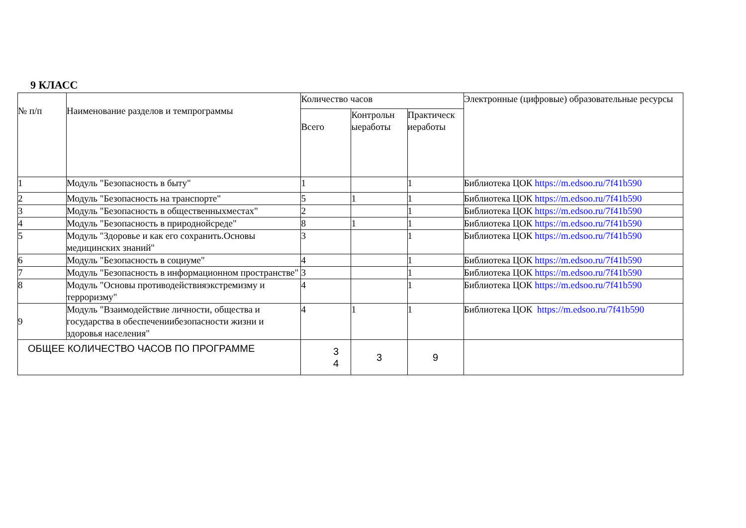9 КЛАСС
| № п/п | Наименование разделов и темпрограммы | Количество часов | | | Электронные (цифровые) образовательные ресурсы |
| --- | --- | --- | --- | --- | --- |
| | | Всего | Контрольн ыеработы | Практическ иеработы | |
| 1 | Модуль "Безопасность в быту" | 1 | | 1 | Библиотека ЦОК https://m.edsoo.ru/7f41b590 |
| 2 | Модуль "Безопасность на транспорте" | 5 | 1 | 1 | Библиотека ЦОК https://m.edsoo.ru/7f41b590 |
| 3 | Модуль "Безопасность в общественныхместах" | 2 | | 1 | Библиотека ЦОК https://m.edsoo.ru/7f41b590 |
| 4 | Модуль "Безопасность в природнойсреде" | 8 | 1 | 1 | Библиотека ЦОК https://m.edsoo.ru/7f41b590 |
| 5 | Модуль "Здоровье и как его сохранить.Основы медицинских знаний" | 3 | | 1 | Библиотека ЦОК https://m.edsoo.ru/7f41b590 |
| 6 | Модуль "Безопасность в социуме" | 4 | | 1 | Библиотека ЦОК https://m.edsoo.ru/7f41b590 |
| 7 | Модуль "Безопасность в информационном пространстве" | 3 | | 1 | Библиотека ЦОК https://m.edsoo.ru/7f41b590 |
| 8 | Модуль "Основы противодействияэкстремизму и терроризму" | 4 | | 1 | Библиотека ЦОК https://m.edsoo.ru/7f41b590 |
| 9 | Модуль "Взаимодействие личности, общества и государства в обеспечениибезопасности жизни и здоровья населения" | 4 | 1 | 1 | Библиотека ЦОК https://m.edsoo.ru/7f41b590 |
| ОБЩЕЕ КОЛИЧЕСТВО ЧАСОВ ПО ПРОГРАММЕ | | 3 4 | 3 | 9 | |